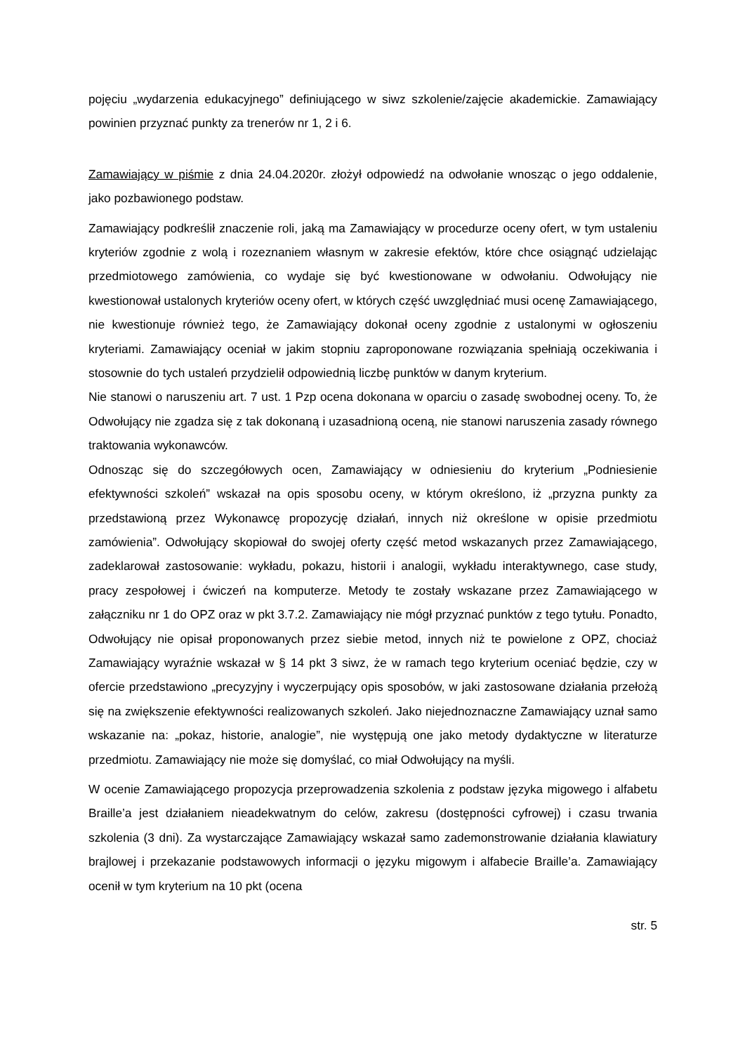pojęciu „wydarzenia edukacyjnego” definiującego w siwz szkolenie/zajęcie akademickie. Zamawiający powinien przyznać punkty za trenerów nr 1, 2 i 6.
Zamawiający w piśmie z dnia 24.04.2020r. złożył odpowiedź na odwołanie wnosząc o jego oddalenie, jako pozbawionego podstaw.
Zamawiający podkreślił znaczenie roli, jaką ma Zamawiający w procedurze oceny ofert, w tym ustaleniu kryteriów zgodnie z wolą i rozeznaniem własnym w zakresie efektów, które chce osiągnąć udzielając przedmiotowego zamówienia, co wydaje się być kwestionowane w odwołaniu. Odwołujący nie kwestionował ustalonych kryteriów oceny ofert, w których część uwzględniać musi ocenę Zamawiającego, nie kwestionuje również tego, że Zamawiający dokonał oceny zgodnie z ustalonymi w ogłoszeniu kryteriami. Zamawiający oceniał w jakim stopniu zaproponowane rozwiązania spełniają oczekiwania i stosownie do tych ustaleń przydzielił odpowiednią liczbę punktów w danym kryterium.
Nie stanowi o naruszeniu art. 7 ust. 1 Pzp ocena dokonana w oparciu o zasadę swobodnej oceny. To, że Odwołujący nie zgadza się z tak dokonaną i uzasadnioną oceną, nie stanowi naruszenia zasady równego traktowania wykonawców.
Odnosząc się do szczegółowych ocen, Zamawiający w odniesieniu do kryterium „Podniesienie efektywności szkoleń” wskazał na opis sposobu oceny, w którym określono, iż „przyzna punkty za przedstawioną przez Wykonawcę propozycję działań, innych niż określone w opisie przedmiotu zamówienia”. Odwołujący skopiował do swojej oferty część metod wskazanych przez Zamawiającego, zadeklarował zastosowanie: wykładu, pokazu, historii i analogii, wykładu interaktywnego, case study, pracy zespołowej i ćwiczeń na komputerze. Metody te zostały wskazane przez Zamawiającego w załączniku nr 1 do OPZ oraz w pkt 3.7.2. Zamawiający nie mógł przyznać punktów z tego tytułu. Ponadto, Odwołujący nie opisał proponowanych przez siebie metod, innych niż te powielone z OPZ, chociaż Zamawiający wyraźnie wskazał w § 14 pkt 3 siwz, że w ramach tego kryterium oceniać będzie, czy w ofercie przedstawiono „precyzyjny i wyczerpujący opis sposobów, w jaki zastosowane działania przełożą się na zwiększenie efektywności realizowanych szkoleń. Jako niejednoznaczne Zamawiający uznał samo wskazanie na: „pokaz, historie, analogie”, nie występują one jako metody dydaktyczne w literaturze przedmiotu. Zamawiający nie może się domyślać, co miał Odwołujący na myśli.
W ocenie Zamawiającego propozycja przeprowadzenia szkolenia z podstaw języka migowego i alfabetu Braille’a jest działaniem nieadekwatnym do celów, zakresu (dostępności cyfrowej) i czasu trwania szkolenia (3 dni). Za wystarczające Zamawiający wskazał samo zademonstrowanie działania klawiatury brajlowej i przekazanie podstawowych informacji o języku migowym i alfabecie Braille’a. Zamawiający ocenił w tym kryterium na 10 pkt (ocena
str. 5